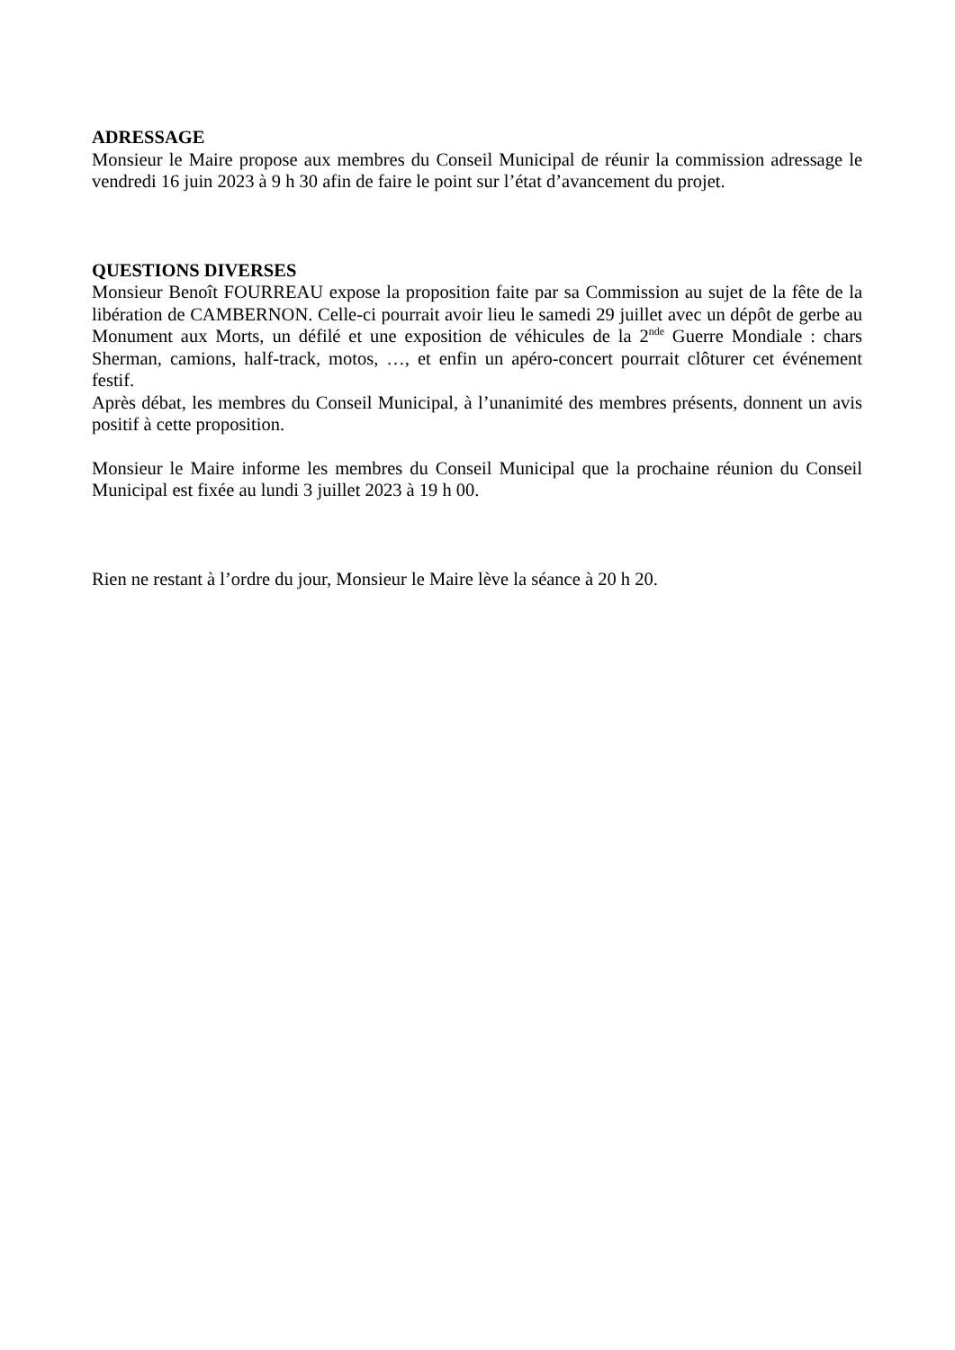ADRESSAGE
Monsieur le Maire propose aux membres du Conseil Municipal de réunir la commission adressage le vendredi 16 juin 2023 à 9 h 30 afin de faire le point sur l’état d’avancement du projet.
QUESTIONS DIVERSES
Monsieur Benoît FOURREAU expose la proposition faite par sa Commission au sujet de la fête de la libération de CAMBERNON. Celle-ci pourrait avoir lieu le samedi 29 juillet avec un dépôt de gerbe au Monument aux Morts, un défilé et une exposition de véhicules de la 2<sup>nde</sup> Guerre Mondiale : chars Sherman, camions, half-track, motos, …, et enfin un apéro-concert pourrait clôturer cet événement festif.
Après débat, les membres du Conseil Municipal, à l’unanimité des membres présents, donnent un avis positif à cette proposition.
Monsieur le Maire informe les membres du Conseil Municipal que la prochaine réunion du Conseil Municipal est fixée au lundi 3 juillet 2023 à 19 h 00.
Rien ne restant à l’ordre du jour, Monsieur le Maire lève la séance à 20 h 20.